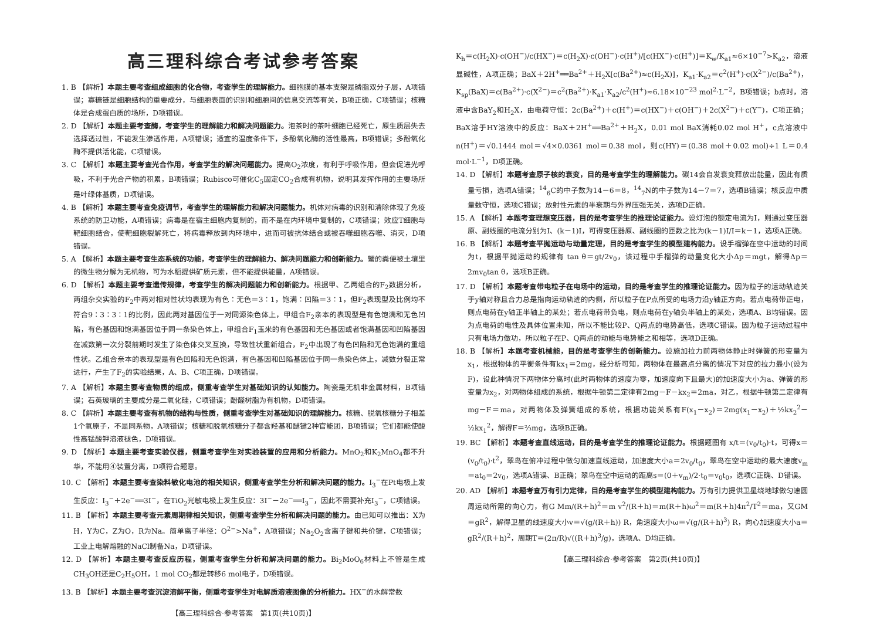高三理科综合考试参考答案
1. B 【解析】本题主要考查组成细胞的化合物，考查学生的理解能力。细胞膜的基本支架是磷脂双分子层，A项错误；寡糖链是细胞结构的重要成分，与细胞表面的识别和细胞间的信息交流等有关，B项正确，C项错误；核糖体是合成蛋白质的场所，D项错误。
2. D 【解析】本题主要考查酶，考查学生的理解能力和解决问题能力。泡茶时的茶叶细胞已经死亡，原生质层失去选择透过性，不能发生渗透作用，A项错误；适宜的温度条件下，多酚氧化酶的活性最高，B项错误；多酚氧化酶不提供活化能，C项错误。
3. C 【解析】本题主要考查光合作用，考查学生的解决问题能力。提高O<sub>2</sub>浓度，有利于呼吸作用，但会促进光呼吸，不利于光合产物的积累，B项错误；Rubisco可催化C<sub>5</sub>固定CO<sub>2</sub>合成有机物，说明其发挥作用的主要场所是叶绿体基质，D项错误。
4. B 【解析】本题主要考查免疫调节，考查学生的理解能力和解决问题能力。机体对病毒的识别和清除体现了免疫系统的防卫功能，A项错误；病毒是在宿主细胞内复制的，而不是在内环境中复制的，C项错误；效应T细胞与靶细胞结合，使靶细胞裂解死亡，将病毒释放到内环境中，进而可被抗体结合或被吞噬细胞吞噬、消灭，D项错误。
5. A 【解析】本题主要考查生态系统的功能，考查学生的理解能力、解决问题能力和创新能力。蟹的粪便被土壤里的微生物分解为无机物，可为水稻提供矿质元素，但不能提供能量，A项错误。
6. D 【解析】本题主要考查遗传规律，考查学生的解决问题能力和创新能力。根据甲、乙两组合的F<sub>2</sub>数据分析，两组杂交实验的F<sub>2</sub>中两对相对性状均表现为有色∶无色＝3∶1，饱满∶凹陷＝3∶1，但F<sub>2</sub>表现型及比例均不符合9∶3∶3∶1的比例，因此两对基因位于一对同源染色体上，甲组合F<sub>2</sub>亲本的表现型是有色饱满和无色凹陷，有色基因和饱满基因位于同一条染色体上，甲组合F<sub>1</sub>玉米的有色基因和无色基因或者饱满基因和凹陷基因在减数第一次分裂前期时发生了染色体交叉互换，导致性状重新组合，F<sub>2</sub>中出现了有色凹陷和无色饱满的重组性状。乙组合亲本的表现型是有色凹陷和无色饱满，有色基因和凹陷基因位于同一条染色体上，减数分裂正常进行，产生了F<sub>2</sub>的实验结果，A、B、C项正确，D项错误。
7. A 【解析】本题主要考查物质的组成，侧重考查学生对基础知识的认知能力。陶瓷是无机非金属材料，B项错误；石英玻璃的主要成分是二氧化硅，C项错误；酚醛树脂为有机物，D项错误。
8. C 【解析】本题主要考查有机物的结构与性质，侧重考查学生对基础知识的理解能力。核糖、脱氧核糖分子相差1个氧原子，不是同系物，A项错误；核糖和脱氧核糖分子都含羟基和醚键2种官能团，B项错误；它们都能使酸性高锰酸钾溶液褪色，D项错误。
9. D 【解析】本题主要考查实验仪器，侧重考查学生对实验装置的应用和分析能力。MnO<sub>2</sub>和K<sub>2</sub>MnO<sub>4</sub>都不升华，不能用④装置分离，D项符合题意。
10. C 【解析】本题主要考查染料敏化电池的相关知识，侧重考查学生分析和解决问题的能力。I<sub>3</sub><sup>−</sup>在Pt电极上发生反应：I<sub>3</sub><sup>−</sup>＋2e<sup>−</sup>══3I<sup>−</sup>，在TiO<sub>2</sub>光敏电极上发生反应：3I<sup>−</sup>－2e<sup>−</sup>══I<sub>3</sub><sup>−</sup>，因此不需要补充I<sub>3</sub><sup>−</sup>，C项错误。
11. B 【解析】本题主要考查元素周期律相关知识，侧重考查学生分析和解决问题的能力。由已知可以推出：X为H，Y为C，Z为O，R为Na。简单离子半径：O<sup>2−</sup>>Na<sup>+</sup>，A项错误；Na<sub>2</sub>O<sub>2</sub>含离子键和共价键，C项错误；工业上电解熔融的NaCl制备Na，D项错误。
12. D 【解析】本题主要考查反应历程，侧重考查学生分析和解决问题的能力。Bi<sub>2</sub>MoO<sub>6</sub>材料上不管是生成CH<sub>3</sub>OH还是C<sub>2</sub>H<sub>5</sub>OH，1 mol CO<sub>2</sub>都是转移6 mol电子，D项错误。
13. B 【解析】本题主要考查沉淀溶解平衡，侧重考查学生对电解质溶液图像的分析能力。HX<sup>−</sup>的水解常数
【高三理科综合·参考答案　第1页(共10页)】
K<sub>h</sub>＝c(H<sub>2</sub>X)·c(OH<sup>−</sup>)/c(HX<sup>−</sup>)＝c(H<sub>2</sub>X)·c(OH<sup>−</sup>)·c(H<sup>+</sup>)/[c(HX<sup>−</sup>)·c(H<sup>+</sup>)]＝K<sub>w</sub>/K<sub>a1</sub>≈6×10<sup>−7</sup>>K<sub>a2</sub>，溶液显碱性，A项正确；BaX＋2H<sup>+</sup>══Ba<sup>2+</sup>＋H<sub>2</sub>X[c(Ba<sup>2+</sup>)≈c(H<sub>2</sub>X)]，K<sub>a1</sub>·K<sub>a2</sub>＝c<sup>2</sup>(H<sup>+</sup>)·c(X<sup>2−</sup>)/c(Ba<sup>2+</sup>)，K<sub>sp</sub>(BaX)＝c(Ba<sup>2+</sup>)·c(X<sup>2−</sup>)＝c<sup>2</sup>(Ba<sup>2+</sup>)·K<sub>a1</sub>·K<sub>a2</sub>/c<sup>2</sup>(H<sup>+</sup>)≈6.18×10<sup>−23</sup> mol<sup>2</sup>·L<sup>−2</sup>，B项错误；b点时，溶液中含BaY<sub>2</sub>和H<sub>2</sub>X，由电荷守恒：2c(Ba<sup>2+</sup>)＋c(H<sup>+</sup>)＝c(HX<sup>−</sup>)＋c(OH<sup>−</sup>)＋2c(X<sup>2−</sup>)＋c(Y<sup>−</sup>)，C项正确；BaX溶于HY溶液中的反应：BaX＋2H<sup>+</sup>══Ba<sup>2+</sup>＋H<sub>2</sub>X，0.01 mol BaX消耗0.02 mol H<sup>+</sup>，c点溶液中n(H<sup>+</sup>)＝√0.1444 mol＝√4×0.0361 mol＝0.38 mol，则c(HY)＝(0.38 mol＋0.02 mol)÷1 L＝0.4 mol·L<sup>−1</sup>，D项正确。
14. D 【解析】本题考查原子核的衰变，目的是考查学生的理解能力。碳14会自发衰变释放出能量，因此有质量亏损，选项A错误；<sup>14</sup><sub>6</sub>C的中子数为14－6＝8，<sup>14</sup><sub>7</sub>N的中子数为14－7＝7，选项B错误；核反应中质量数守恒，选项C错误；放射性元素的半衰期与外界压强无关，选项D正确。
15. A 【解析】本题考查理想变压器，目的是考查学生的推理论证能力。设灯泡的额定电流为I，则通过变压器原、副线圈的电流分别为I、(k－1)I，可得变压器原、副线圈的匝数之比为(k－1)I/I＝k－1，选项A正确。
16. B 【解析】本题考查平抛运动与动量定理，目的是考查学生的模型建构能力。设手榴弹在空中运动的时间为t，根据平抛运动的规律有 tan θ＝gt/2v<sub>0</sub>，该过程中手榴弹的动量变化大小Δp＝mgt，解得Δp＝2mv<sub>0</sub>tan θ，选项B正确。
17. D 【解析】本题考查带电粒子在电场中的运动，目的是考查学生的推理论证能力。因为粒子的运动轨迹关于y轴对称且合力总是指向运动轨迹的内侧，所以粒子在P点所受的电场力沿y轴正方向。若点电荷带正电，则点电荷在y轴正半轴上的某处；若点电荷带负电，则点电荷在y轴负半轴上的某处，选项A、B均错误。因为点电荷的电性及具体位置未知，所以不能比较P、Q两点的电势高低，选项C错误。因为粒子运动过程中只有电场力做功，所以粒子在P、Q两点的动能与电势能之和相等，选项D正确。
18. B 【解析】本题考查机械能，目的是考查学生的创新能力。设施加拉力前两物体静止时弹簧的形变量为x<sub>1</sub>，根据物体的平衡条件有kx<sub>1</sub>＝2mg，经分析可知，两物体在最高点分离的情况下对应的拉力最小(设为F)，设此种情况下两物体分离时(此时两物体的速度为零，加速度向下且最大)的加速度大小为a、弹簧的形变量为x<sub>2</sub>，对两物体组成的系统，根据牛顿第二定律有2mg－F－kx<sub>2</sub>＝2ma，对乙，根据牛顿第二定律有mg－F＝ma，对两物体及弹簧组成的系统，根据功能关系有F(x<sub>1</sub>－x<sub>2</sub>)＝2mg(x<sub>1</sub>－x<sub>2</sub>)＋½kx<sub>2</sub><sup>2</sup>－½kx<sub>1</sub><sup>2</sup>，解得F＝⅔mg，选项B正确。
19. BC 【解析】本题考查直线运动，目的是考查学生的推理论证能力。根据题图有 x/t＝(v<sub>0</sub>/t<sub>0</sub>)·t，可得x＝(v<sub>0</sub>/t<sub>0</sub>)·t<sup>2</sup>，翠鸟在俯冲过程中做匀加速直线运动，加速度大小a＝2v<sub>0</sub>/t<sub>0</sub>，翠鸟在空中运动的最大速度v<sub>m</sub>＝at<sub>0</sub>＝2v<sub>0</sub>，选项A错误、B正确；翠鸟在空中运动的距离s＝(0＋v<sub>m</sub>)/2·t<sub>0</sub>＝v<sub>0</sub>t<sub>0</sub>，选项C正确、D错误。
20. AD 【解析】本题考查万有引力定律，目的是考查学生的模型建构能力。万有引力提供卫星绕地球做匀速圆周运动所需的向心力，有G Mm/(R＋h)<sup>2</sup>＝m v<sup>2</sup>/(R＋h)＝m(R＋h)ω<sup>2</sup>＝m(R＋h)4π<sup>2</sup>/T<sup>2</sup>＝ma，又GM＝gR<sup>2</sup>，解得卫星的线速度大小v＝√(g/(R＋h)) R，角速度大小ω＝√(g/(R＋h)<sup>3</sup>) R，向心加速度大小a＝gR<sup>2</sup>/(R＋h)<sup>2</sup>，周期T＝(2π/R)√((R＋h)<sup>3</sup>/g)，选项A、D均正确。
【高三理科综合·参考答案　第2页(共10页)】